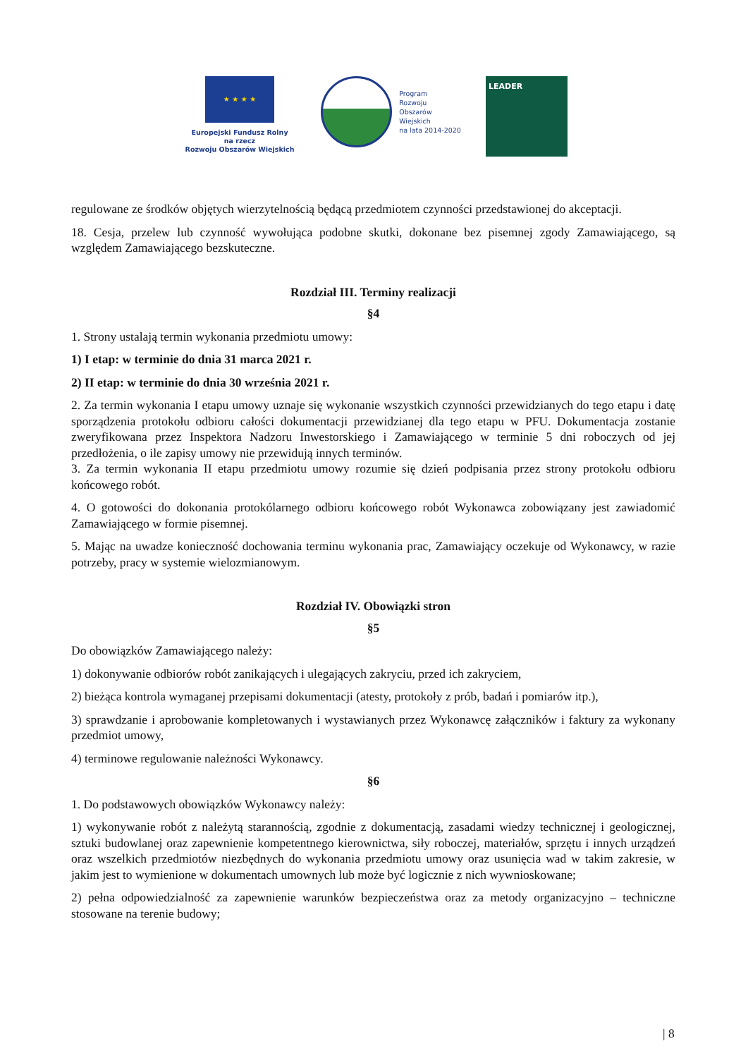★ ★ ★ ★
Europejski Fundusz Rolny
na rzecz
Rozwoju Obszarów Wiejskich
Program
Rozwoju
Obszarów
Wiejskich
na lata 2014-2020
LEADER
regulowane ze środków objętych wierzytelnością będącą przedmiotem czynności przedstawionej do akceptacji.
18. Cesja, przelew lub czynność wywołująca podobne skutki, dokonane bez pisemnej zgody Zamawiającego, są względem Zamawiającego bezskuteczne.
Rozdział III. Terminy realizacji
§4
1. Strony ustalają termin wykonania przedmiotu umowy:
1) I etap: w terminie do dnia 31 marca 2021 r.
2) II etap: w terminie do dnia 30 września 2021 r.
2. Za termin wykonania I etapu umowy uznaje się wykonanie wszystkich czynności przewidzianych do tego etapu i datę sporządzenia protokołu odbioru całości dokumentacji przewidzianej dla tego etapu w PFU. Dokumentacja zostanie zweryfikowana przez Inspektora Nadzoru Inwestorskiego i Zamawiającego w terminie 5 dni roboczych od jej przedłożenia, o ile zapisy umowy nie przewidują innych terminów.
3. Za termin wykonania II etapu przedmiotu umowy rozumie się dzień podpisania przez strony protokołu odbioru końcowego robót.
4. O gotowości do dokonania protokólarnego odbioru końcowego robót Wykonawca zobowiązany jest zawiadomić Zamawiającego w formie pisemnej.
5. Mając na uwadze konieczność dochowania terminu wykonania prac, Zamawiający oczekuje od Wykonawcy, w razie potrzeby, pracy w systemie wielozmianowym.
Rozdział IV. Obowiązki stron
§5
Do obowiązków Zamawiającego należy:
1) dokonywanie odbiorów robót zanikających i ulegających zakryciu, przed ich zakryciem,
2) bieżąca kontrola wymaganej przepisami dokumentacji (atesty, protokoły z prób, badań i pomiarów itp.),
3) sprawdzanie i aprobowanie kompletowanych i wystawianych przez Wykonawcę załączników i faktury za wykonany przedmiot umowy,
4) terminowe regulowanie należności Wykonawcy.
§6
1. Do podstawowych obowiązków Wykonawcy należy:
1) wykonywanie robót z należytą starannością, zgodnie z dokumentacją, zasadami wiedzy technicznej i geologicznej, sztuki budowlanej oraz zapewnienie kompetentnego kierownictwa, siły roboczej, materiałów, sprzętu i innych urządzeń oraz wszelkich przedmiotów niezbędnych do wykonania przedmiotu umowy oraz usunięcia wad w takim zakresie, w jakim jest to wymienione w dokumentach umownych lub może być logicznie z nich wywnioskowane;
2) pełna odpowiedzialność za zapewnienie warunków bezpieczeństwa oraz za metody organizacyjno – techniczne stosowane na terenie budowy;
| 8